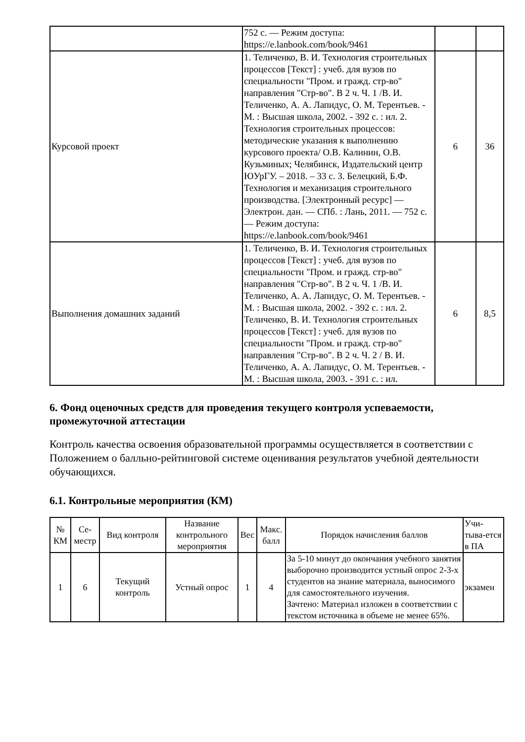| | 752 с. — Режим доступа: https://e.lanbook.com/book/9461 | | |
| Курсовой проект | 1. Теличенко, В. И. Технология строительных процессов [Текст] : учеб. для вузов по специальности "Пром. и гражд. стр-во" направления "Стр-во". В 2 ч. Ч. 1 /В. И. Теличенко, А. А. Лапидус, О. М. Терентьев. - М. : Высшая школа, 2002. - 392 с. : ил. 2. Технология строительных процессов: методические указания к выполнению курсового проекта/ О.В. Калинин, О.В. Кузьминых; Челябинск, Издательский центр ЮУрГУ. – 2018. – 33 с. 3. Белецкий, Б.Ф. Технология и механизация строительного производства. [Электронный ресурс] — Электрон. дан. — СПб. : Лань, 2011. — 752 с. — Режим доступа: https://e.lanbook.com/book/9461 | 6 | 36 |
| Выполнения домашних заданий | 1. Теличенко, В. И. Технология строительных процессов [Текст] : учеб. для вузов по специальности "Пром. и гражд. стр-во" направления "Стр-во". В 2 ч. Ч. 1 /В. И. Теличенко, А. А. Лапидус, О. М. Терентьев. - М. : Высшая школа, 2002. - 392 с. : ил. 2. Теличенко, В. И. Технология строительных процессов [Текст] : учеб. для вузов по специальности "Пром. и гражд. стр-во" направления "Стр-во". В 2 ч. Ч. 2 / В. И. Теличенко, А. А. Лапидус, О. М. Терентьев. - М. : Высшая школа, 2003. - 391 с. : ил. | 6 | 8,5 |
6. Фонд оценочных средств для проведения текущего контроля успеваемости, промежуточной аттестации
Контроль качества освоения образовательной программы осуществляется в соответствии с Положением о балльно-рейтинговой системе оценивания результатов учебной деятельности обучающихся.
6.1. Контрольные мероприятия (КМ)
| № КМ | Се-местр | Вид контроля | Название контрольного мероприятия | Вес | Макс. балл | Порядок начисления баллов | Учи-тыва-ется в ПА |
| --- | --- | --- | --- | --- | --- | --- | --- |
| 1 | 6 | Текущий контроль | Устный опрос | 1 | 4 | За 5-10 минут до окончания учебного занятия выборочно производится устный опрос 2-3-х студентов на знание материала, выносимого для самостоятельного изучения. Зачтено: Материал изложен в соответствии с текстом источника в объеме не менее 65%. | экзамен |